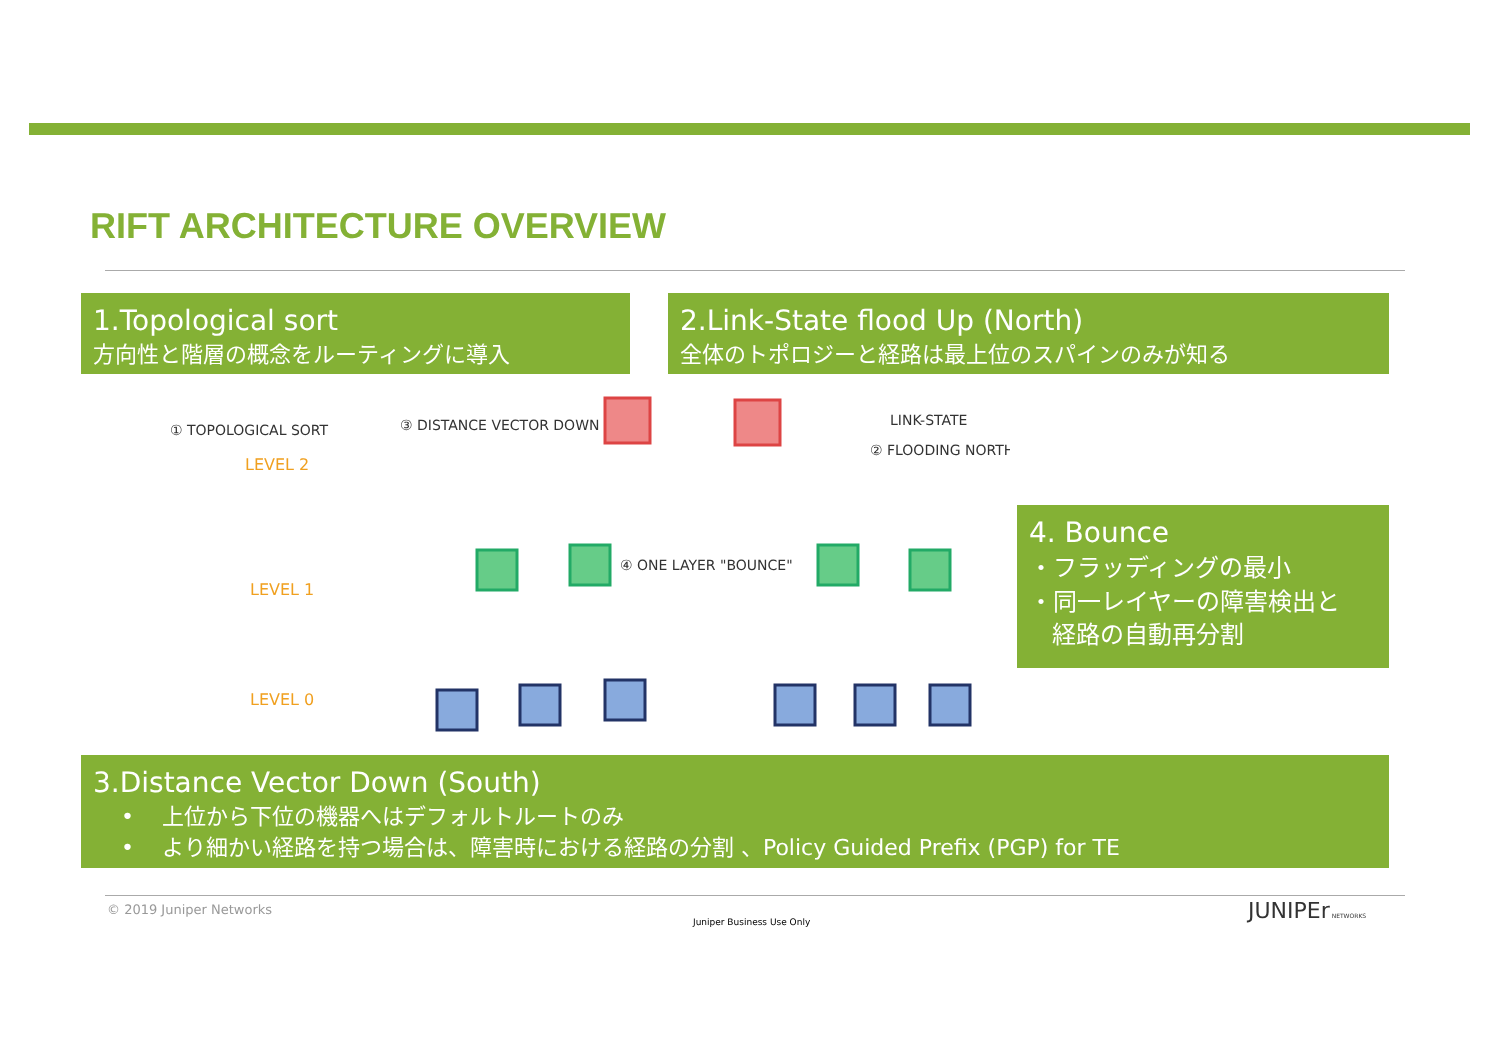RIFT ARCHITECTURE OVERVIEW
1.Topological sort
方向性と階層の概念をルーティングに導入
2.Link-State flood Up (North)
全体のトポロジーと経路は最上位のスパインのみが知る
① TOPOLOGICAL SORT
③ DISTANCE VECTOR DOWN
④ ONE LAYER "BOUNCE"
LINK-STATE
② FLOODING NORTH
LEVEL 2
LEVEL 1
LEVEL 0
4. Bounce
・フラッディングの最小
・同一レイヤーの障害検出と
経路の自動再分割
3.Distance Vector Down (South)
• 上位から下位の機器へはデフォルトルートのみ
• より細かい経路を持つ場合は、障害時における経路の分割 、Policy Guided Prefix (PGP) for TE
© 2019 Juniper Networks
Juniper Business Use Only JUNIPEr NETWORKS